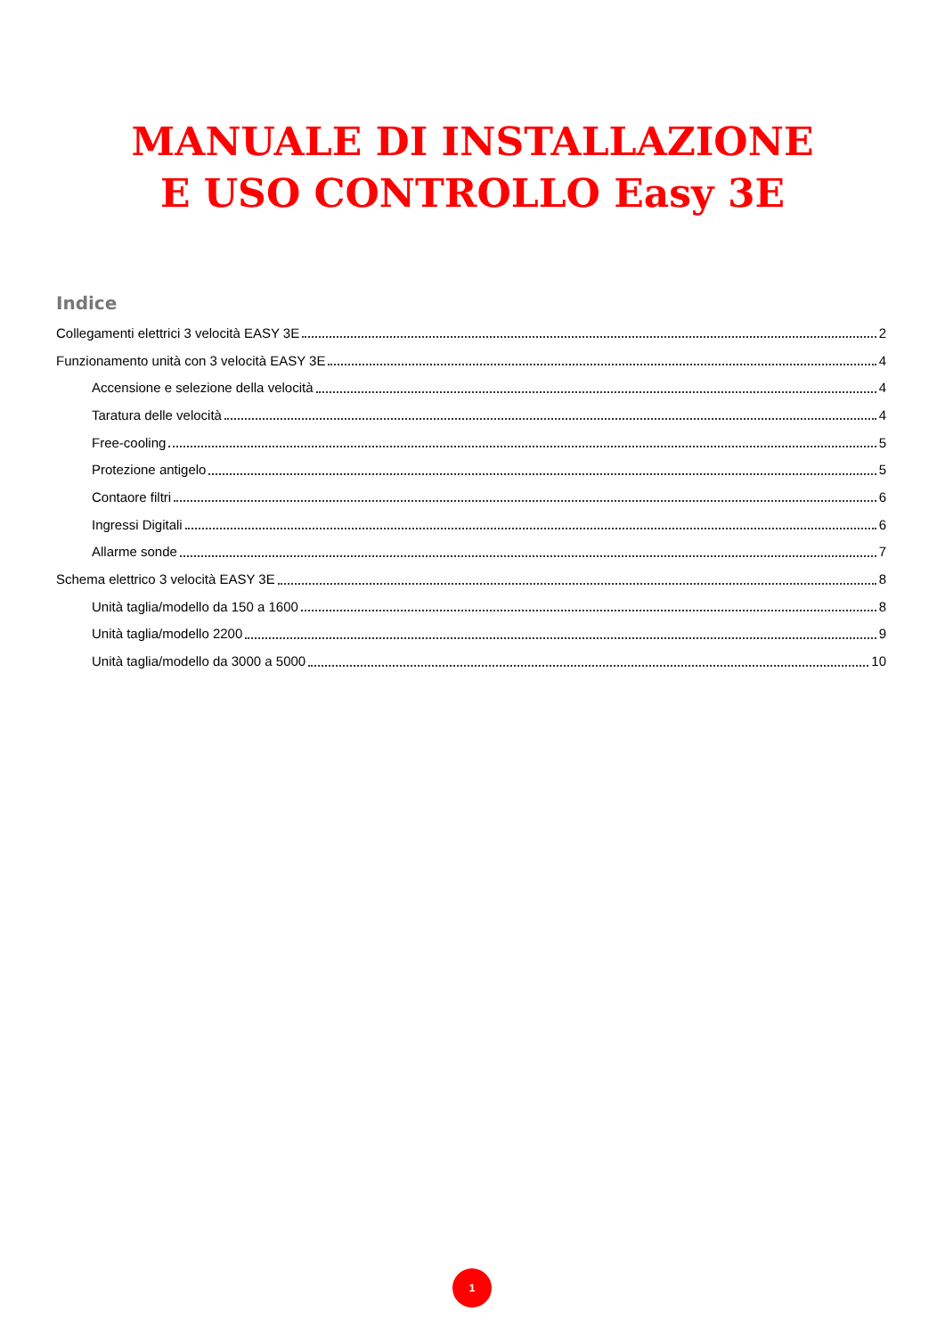MANUALE DI INSTALLAZIONE
E USO CONTROLLO Easy 3E
Indice
Collegamenti elettrici 3 velocità EASY 3E 2
Funzionamento unità con 3 velocità EASY 3E 4
Accensione e selezione della velocità 4
Taratura delle velocità 4
Free-cooling 5
Protezione antigelo 5
Contaore filtri 6
Ingressi Digitali 6
Allarme sonde 7
Schema elettrico 3 velocità EASY 3E 8
Unità taglia/modello da 150 a 1600 8
Unità taglia/modello 2200 9
Unità taglia/modello da 3000 a 5000 10
1